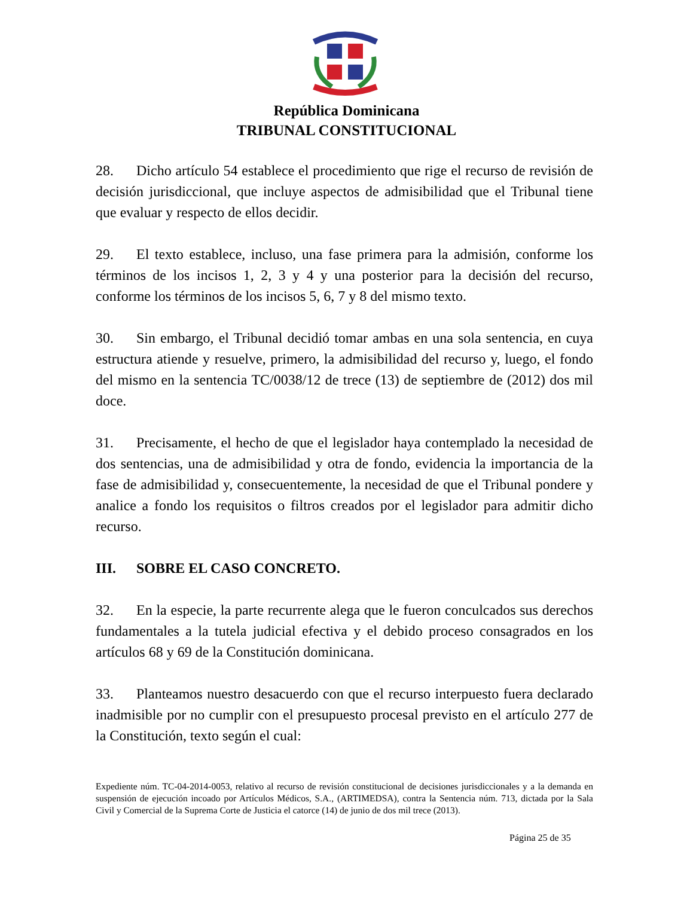República Dominicana
TRIBUNAL CONSTITUCIONAL
28. Dicho artículo 54 establece el procedimiento que rige el recurso de revisión de decisión jurisdiccional, que incluye aspectos de admisibilidad que el Tribunal tiene que evaluar y respecto de ellos decidir.
29. El texto establece, incluso, una fase primera para la admisión, conforme los términos de los incisos 1, 2, 3 y 4 y una posterior para la decisión del recurso, conforme los términos de los incisos 5, 6, 7 y 8 del mismo texto.
30. Sin embargo, el Tribunal decidió tomar ambas en una sola sentencia, en cuya estructura atiende y resuelve, primero, la admisibilidad del recurso y, luego, el fondo del mismo en la sentencia TC/0038/12 de trece (13) de septiembre de (2012) dos mil doce.
31. Precisamente, el hecho de que el legislador haya contemplado la necesidad de dos sentencias, una de admisibilidad y otra de fondo, evidencia la importancia de la fase de admisibilidad y, consecuentemente, la necesidad de que el Tribunal pondere y analice a fondo los requisitos o filtros creados por el legislador para admitir dicho recurso.
III. SOBRE EL CASO CONCRETO.
32. En la especie, la parte recurrente alega que le fueron conculcados sus derechos fundamentales a la tutela judicial efectiva y el debido proceso consagrados en los artículos 68 y 69 de la Constitución dominicana.
33. Planteamos nuestro desacuerdo con que el recurso interpuesto fuera declarado inadmisible por no cumplir con el presupuesto procesal previsto en el artículo 277 de la Constitución, texto según el cual:
Expediente núm. TC-04-2014-0053, relativo al recurso de revisión constitucional de decisiones jurisdiccionales y a la demanda en suspensión de ejecución incoado por Artículos Médicos, S.A., (ARTIMEDSA), contra la Sentencia núm. 713, dictada por la Sala Civil y Comercial de la Suprema Corte de Justicia el catorce (14) de junio de dos mil trece (2013).
Página 25 de 35